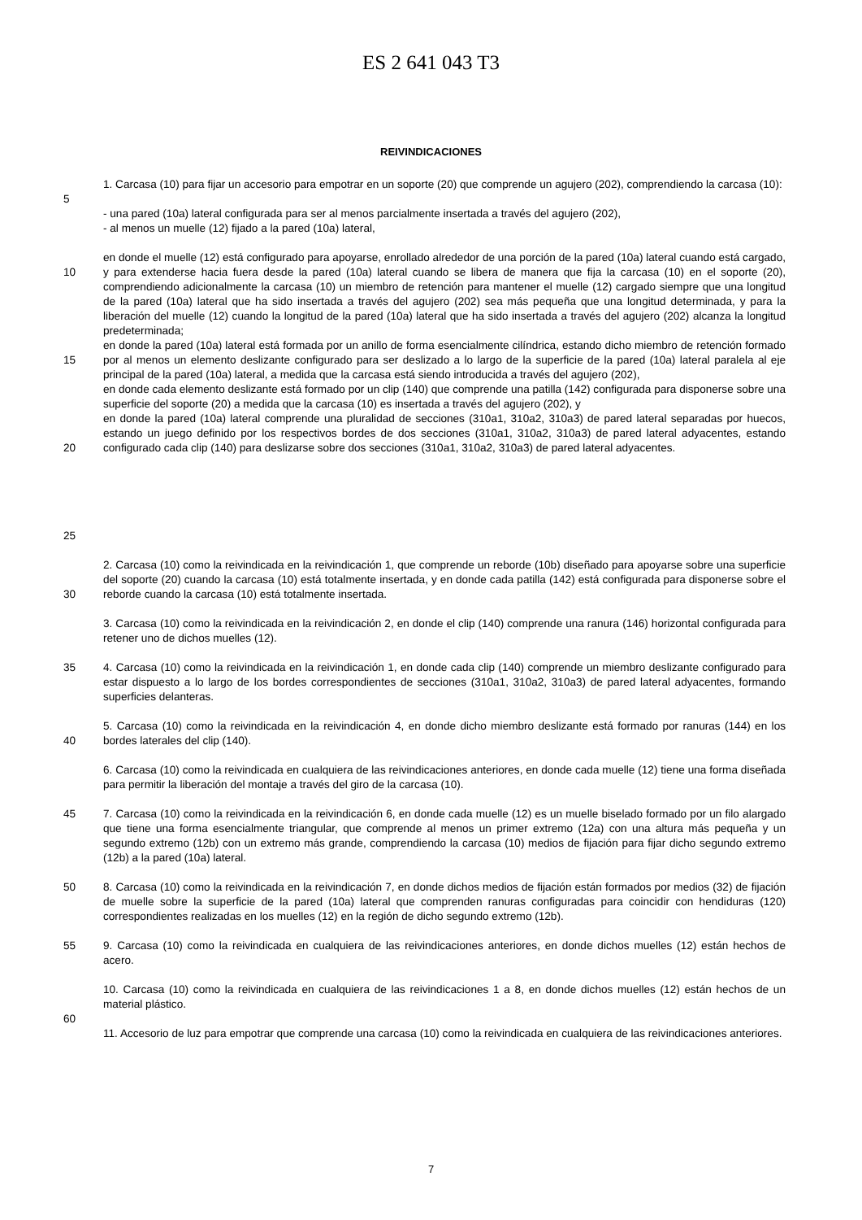ES 2 641 043 T3
REIVINDICACIONES
1. Carcasa (10) para fijar un accesorio para empotrar en un soporte (20) que comprende un agujero (202), comprendiendo la carcasa (10):
5
- una pared (10a) lateral configurada para ser al menos parcialmente insertada a través del agujero (202),
- al menos un muelle (12) fijado a la pared (10a) lateral,
10
15
20
25
en donde el muelle (12) está configurado para apoyarse, enrollado alrededor de una porción de la pared (10a) lateral cuando está cargado, y para extenderse hacia fuera desde la pared (10a) lateral cuando se libera de manera que fija la carcasa (10) en el soporte (20), comprendiendo adicionalmente la carcasa (10) un miembro de retención para mantener el muelle (12) cargado siempre que una longitud de la pared (10a) lateral que ha sido insertada a través del agujero (202) sea más pequeña que una longitud determinada, y para la liberación del muelle (12) cuando la longitud de la pared (10a) lateral que ha sido insertada a través del agujero (202) alcanza la longitud predeterminada;
en donde la pared (10a) lateral está formada por un anillo de forma esencialmente cilíndrica, estando dicho miembro de retención formado por al menos un elemento deslizante configurado para ser deslizado a lo largo de la superficie de la pared (10a) lateral paralela al eje principal de la pared (10a) lateral, a medida que la carcasa está siendo introducida a través del agujero (202),
en donde cada elemento deslizante está formado por un clip (140) que comprende una patilla (142) configurada para disponerse sobre una superficie del soporte (20) a medida que la carcasa (10) es insertada a través del agujero (202), y
en donde la pared (10a) lateral comprende una pluralidad de secciones (310a1, 310a2, 310a3) de pared lateral separadas por huecos, estando un juego definido por los respectivos bordes de dos secciones (310a1, 310a2, 310a3) de pared lateral adyacentes, estando configurado cada clip (140) para deslizarse sobre dos secciones (310a1, 310a2, 310a3) de pared lateral adyacentes.
30 2. Carcasa (10) como la reivindicada en la reivindicación 1, que comprende un reborde (10b) diseñado para apoyarse sobre una superficie del soporte (20) cuando la carcasa (10) está totalmente insertada, y en donde cada patilla (142) está configurada para disponerse sobre el reborde cuando la carcasa (10) está totalmente insertada.
3. Carcasa (10) como la reivindicada en la reivindicación 2, en donde el clip (140) comprende una ranura (146) horizontal configurada para retener uno de dichos muelles (12).
35 4. Carcasa (10) como la reivindicada en la reivindicación 1, en donde cada clip (140) comprende un miembro deslizante configurado para estar dispuesto a lo largo de los bordes correspondientes de secciones (310a1, 310a2, 310a3) de pared lateral adyacentes, formando superficies delanteras.
40 5. Carcasa (10) como la reivindicada en la reivindicación 4, en donde dicho miembro deslizante está formado por ranuras (144) en los bordes laterales del clip (140).
6. Carcasa (10) como la reivindicada en cualquiera de las reivindicaciones anteriores, en donde cada muelle (12) tiene una forma diseñada para permitir la liberación del montaje a través del giro de la carcasa (10).
45 7. Carcasa (10) como la reivindicada en la reivindicación 6, en donde cada muelle (12) es un muelle biselado formado por un filo alargado que tiene una forma esencialmente triangular, que comprende al menos un primer extremo (12a) con una altura más pequeña y un segundo extremo (12b) con un extremo más grande, comprendiendo la carcasa (10) medios de fijación para fijar dicho segundo extremo (12b) a la pared (10a) lateral.
50 8. Carcasa (10) como la reivindicada en la reivindicación 7, en donde dichos medios de fijación están formados por medios (32) de fijación de muelle sobre la superficie de la pared (10a) lateral que comprenden ranuras configuradas para coincidir con hendiduras (120) correspondientes realizadas en los muelles (12) en la región de dicho segundo extremo (12b).
55 9. Carcasa (10) como la reivindicada en cualquiera de las reivindicaciones anteriores, en donde dichos muelles (12) están hechos de acero.
10. Carcasa (10) como la reivindicada en cualquiera de las reivindicaciones 1 a 8, en donde dichos muelles (12) están hechos de un material plástico.
60
11. Accesorio de luz para empotrar que comprende una carcasa (10) como la reivindicada en cualquiera de las reivindicaciones anteriores.
7